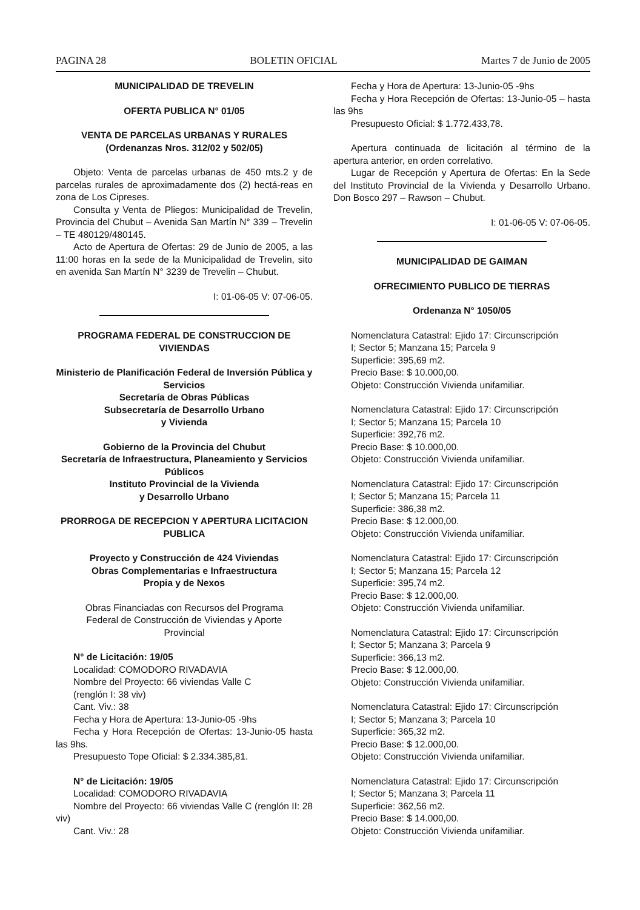PAGINA 28 BOLETIN OFICIAL Martes 7 de Junio de 2005
MUNICIPALIDAD DE TREVELIN
OFERTA PUBLICA N° 01/05
VENTA DE PARCELAS URBANAS Y RURALES
(Ordenanzas Nros. 312/02 y 502/05)
Objeto: Venta de parcelas urbanas de 450 mts.2 y de parcelas rurales de aproximadamente dos (2) hectá-reas en zona de Los Cipreses.
Consulta y Venta de Pliegos: Municipalidad de Trevelin, Provincia del Chubut – Avenida San Martín N° 339 – Trevelin – TE 480129/480145.
Acto de Apertura de Ofertas: 29 de Junio de 2005, a las 11:00 horas en la sede de la Municipalidad de Trevelin, sito en avenida San Martín N° 3239 de Trevelin – Chubut.
I: 01-06-05 V: 07-06-05.
PROGRAMA FEDERAL DE CONSTRUCCION DE VIVIENDAS
Ministerio de Planificación Federal de Inversión Pública y Servicios
Secretaría de Obras Públicas
Subsecretaría de Desarrollo Urbano
y Vivienda
Gobierno de la Provincia del Chubut
Secretaría de Infraestructura, Planeamiento y Servicios Públicos
Instituto Provincial de la Vivienda
y Desarrollo Urbano
PRORROGA DE RECEPCION Y APERTURA LICITACION PUBLICA
Proyecto y Construcción de 424 Viviendas
Obras Complementarias e Infraestructura
Propia y de Nexos
Obras Financiadas con Recursos del Programa
Federal de Construcción de Viviendas y Aporte
Provincial
N° de Licitación: 19/05
Localidad: COMODORO RIVADAVIA
Nombre del Proyecto: 66 viviendas Valle C
(renglón I: 38 viv)
Cant. Viv.: 38
Fecha y Hora de Apertura: 13-Junio-05 -9hs
Fecha y Hora Recepción de Ofertas: 13-Junio-05 hasta las 9hs.
Presupuesto Tope Oficial: $ 2.334.385,81.
N° de Licitación: 19/05
Localidad: COMODORO RIVADAVIA
Nombre del Proyecto: 66 viviendas Valle C (renglón II: 28 viv)
Cant. Viv.: 28
Fecha y Hora de Apertura: 13-Junio-05 -9hs
Fecha y Hora Recepción de Ofertas: 13-Junio-05 – hasta las 9hs
Presupuesto Oficial: $ 1.772.433,78.
Apertura continuada de licitación al término de la apertura anterior, en orden correlativo.
Lugar de Recepción y Apertura de Ofertas: En la Sede del Instituto Provincial de la Vivienda y Desarrollo Urbano. Don Bosco 297 – Rawson – Chubut.
I: 01-06-05 V: 07-06-05.
MUNICIPALIDAD DE GAIMAN
OFRECIMIENTO PUBLICO DE TIERRAS
Ordenanza N° 1050/05
Nomenclatura Catastral: Ejido 17: Circunscripción
I; Sector 5; Manzana 15; Parcela 9
Superficie: 395,69 m2.
Precio Base: $ 10.000,00.
Objeto: Construcción Vivienda unifamiliar.
Nomenclatura Catastral: Ejido 17: Circunscripción
I; Sector 5; Manzana 15; Parcela 10
Superficie: 392,76 m2.
Precio Base: $ 10.000,00.
Objeto: Construcción Vivienda unifamiliar.
Nomenclatura Catastral: Ejido 17: Circunscripción
I; Sector 5; Manzana 15; Parcela 11
Superficie: 386,38 m2.
Precio Base: $ 12.000,00.
Objeto: Construcción Vivienda unifamiliar.
Nomenclatura Catastral: Ejido 17: Circunscripción
I; Sector 5; Manzana 15; Parcela 12
Superficie: 395,74 m2.
Precio Base: $ 12.000,00.
Objeto: Construcción Vivienda unifamiliar.
Nomenclatura Catastral: Ejido 17: Circunscripción
I; Sector 5; Manzana 3; Parcela 9
Superficie: 366,13 m2.
Precio Base: $ 12.000,00.
Objeto: Construcción Vivienda unifamiliar.
Nomenclatura Catastral: Ejido 17: Circunscripción
I; Sector 5; Manzana 3; Parcela 10
Superficie: 365,32 m2.
Precio Base: $ 12.000,00.
Objeto: Construcción Vivienda unifamiliar.
Nomenclatura Catastral: Ejido 17: Circunscripción
I; Sector 5; Manzana 3; Parcela 11
Superficie: 362,56 m2.
Precio Base: $ 14.000,00.
Objeto: Construcción Vivienda unifamiliar.